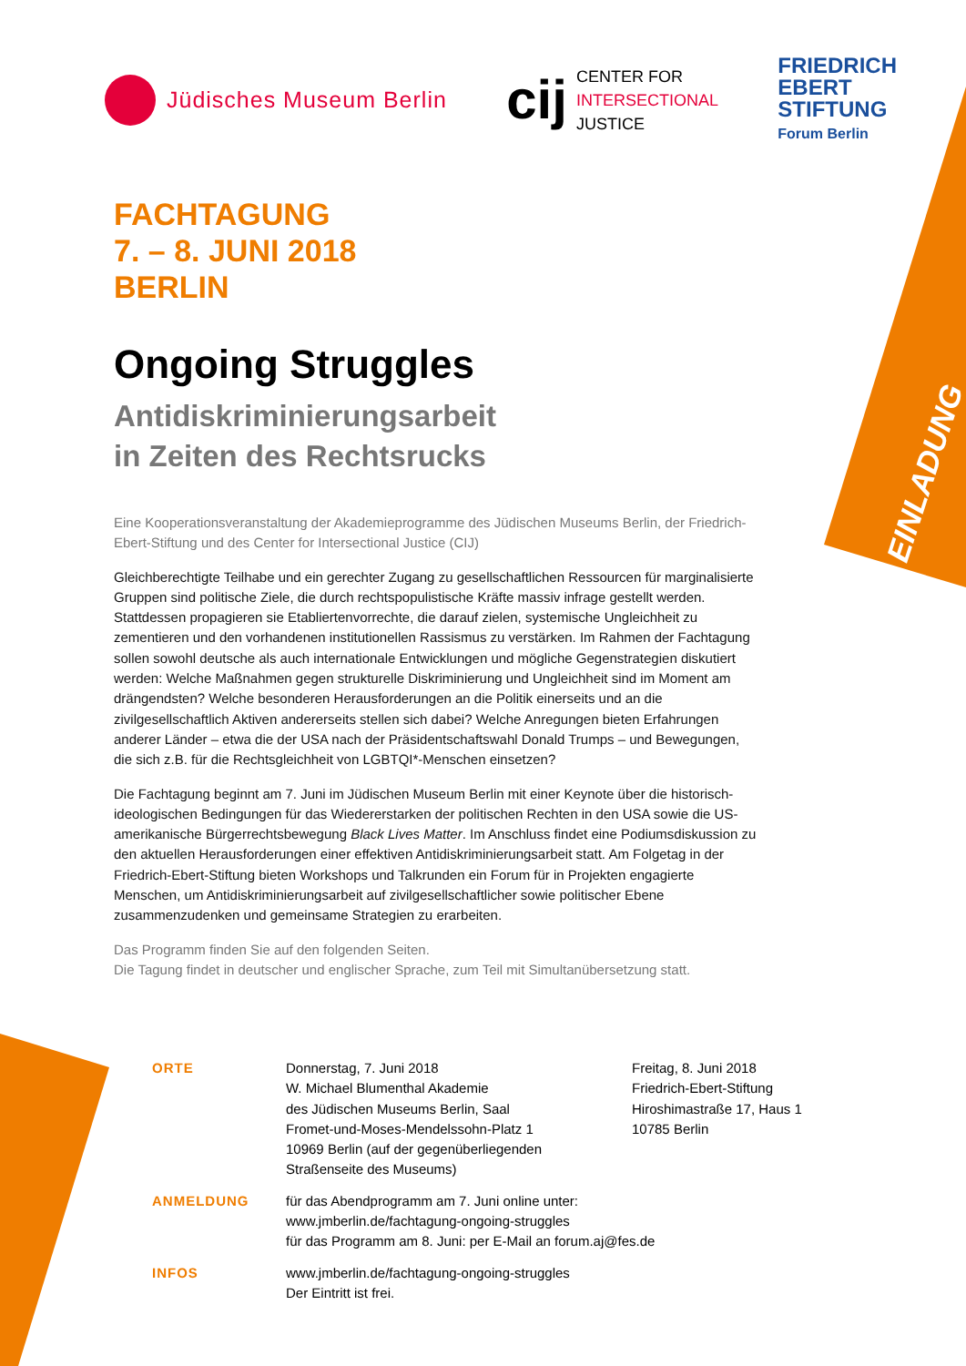EINLADUNG
Jüdisches Museum Berlin
cij
CENTER FOR
INTERSECTIONAL
JUSTICE
FRIEDRICH
EBERT
STIFTUNG
Forum Berlin
FACHTAGUNG
7. – 8. JUNI 2018
BERLIN
Ongoing Struggles
Antidiskriminierungsarbeit
in Zeiten des Rechtsrucks
Eine Kooperationsveranstaltung der Akademieprogramme des Jüdischen Museums Berlin, der Friedrich-Ebert-Stiftung und des Center for Intersectional Justice (CIJ)
Gleichberechtigte Teilhabe und ein gerechter Zugang zu gesellschaftlichen Ressourcen für marginalisierte Gruppen sind politische Ziele, die durch rechtspopulistische Kräfte massiv infrage gestellt werden. Stattdessen propagieren sie Etabliertenvorrechte, die darauf zielen, systemische Ungleichheit zu zementieren und den vorhandenen institutionellen Rassismus zu verstärken. Im Rahmen der Fachtagung sollen sowohl deutsche als auch internationale Entwicklungen und mögliche Gegenstrategien diskutiert werden: Welche Maßnahmen gegen strukturelle Diskriminierung und Ungleichheit sind im Moment am drängendsten? Welche besonderen Herausforderungen an die Politik einerseits und an die zivilgesellschaftlich Aktiven andererseits stellen sich dabei? Welche Anregungen bieten Erfahrungen anderer Länder – etwa die der USA nach der Präsidentschaftswahl Donald Trumps – und Bewegungen, die sich z.B. für die Rechtsgleichheit von LGBTQI*-Menschen einsetzen?
Die Fachtagung beginnt am 7. Juni im Jüdischen Museum Berlin mit einer Keynote über die historisch-ideologischen Bedingungen für das Wiedererstarken der politischen Rechten in den USA sowie die US-amerikanische Bürgerrechtsbewegung Black Lives Matter. Im Anschluss findet eine Podiumsdiskussion zu den aktuellen Herausforderungen einer effektiven Antidiskriminierungsarbeit statt. Am Folgetag in der Friedrich-Ebert-Stiftung bieten Workshops und Talkrunden ein Forum für in Projekten engagierte Menschen, um Antidiskriminierungsarbeit auf zivilgesellschaftlicher sowie politischer Ebene zusammenzudenken und gemeinsame Strategien zu erarbeiten.
Das Programm finden Sie auf den folgenden Seiten.
Die Tagung findet in deutscher und englischer Sprache, zum Teil mit Simultanübersetzung statt.
ORTE Donnerstag, 7. Juni 2018
W. Michael Blumenthal Akademie
des Jüdischen Museums Berlin, Saal
Fromet-und-Moses-Mendelssohn-Platz 1
10969 Berlin (auf der gegenüberliegenden Straßenseite des Museums)
Freitag, 8. Juni 2018
Friedrich-Ebert-Stiftung
Hiroshimastraße 17, Haus 1
10785 Berlin
ANMELDUNG für das Abendprogramm am 7. Juni online unter:
www.jmberlin.de/fachtagung-ongoing-struggles
für das Programm am 8. Juni: per E-Mail an forum.aj@fes.de
INFOS www.jmberlin.de/fachtagung-ongoing-struggles
Der Eintritt ist frei.